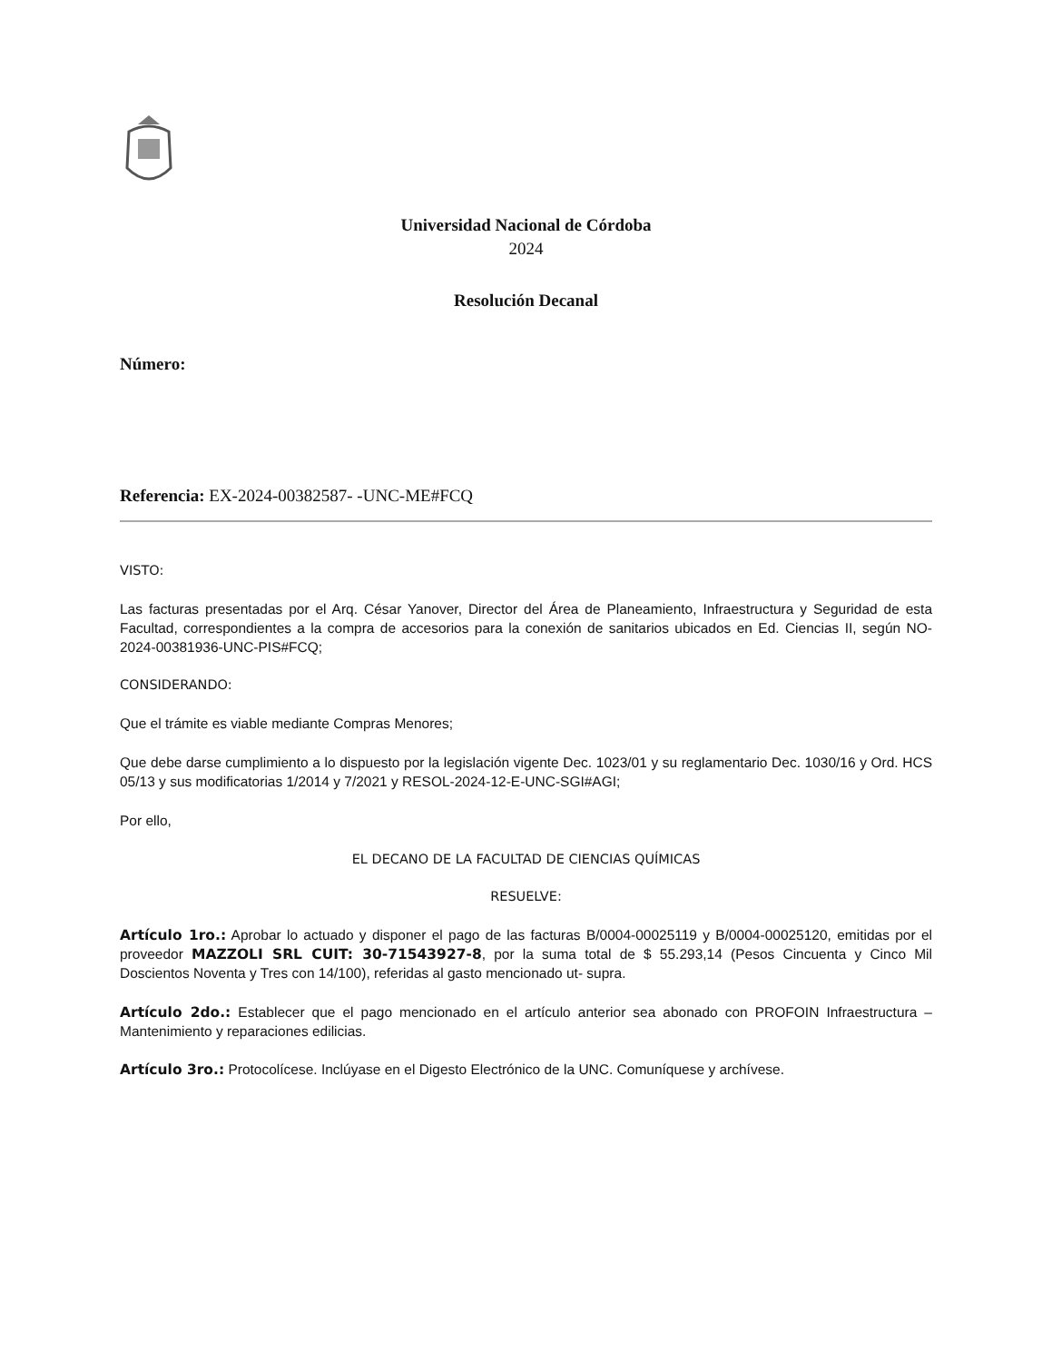Universidad Nacional de Córdoba
2024
Resolución Decanal
Número:
Referencia: EX-2024-00382587- -UNC-ME#FCQ
VISTO:
Las facturas presentadas por el Arq. César Yanover, Director del Área de Planeamiento, Infraestructura y Seguridad de esta Facultad, correspondientes a la compra de accesorios para la conexión de sanitarios ubicados en Ed. Ciencias II, según NO-2024-00381936-UNC-PIS#FCQ;
CONSIDERANDO:
Que el trámite es viable mediante Compras Menores;
Que debe darse cumplimiento a lo dispuesto por la legislación vigente Dec. 1023/01 y su reglamentario Dec. 1030/16 y Ord. HCS 05/13 y sus modificatorias 1/2014 y 7/2021 y RESOL-2024-12-E-UNC-SGI#AGI;
Por ello,
EL DECANO DE LA FACULTAD DE CIENCIAS QUÍMICAS
RESUELVE:
Artículo 1ro.: Aprobar lo actuado y disponer el pago de las facturas B/0004-00025119 y B/0004-00025120, emitidas por el proveedor MAZZOLI SRL CUIT: 30-71543927-8, por la suma total de $ 55.293,14 (Pesos Cincuenta y Cinco Mil Doscientos Noventa y Tres con 14/100), referidas al gasto mencionado ut- supra.
Artículo 2do.: Establecer que el pago mencionado en el artículo anterior sea abonado con PROFOIN Infraestructura – Mantenimiento y reparaciones edilicias.
Artículo 3ro.: Protocolícese. Inclúyase en el Digesto Electrónico de la UNC. Comuníquese y archívese.